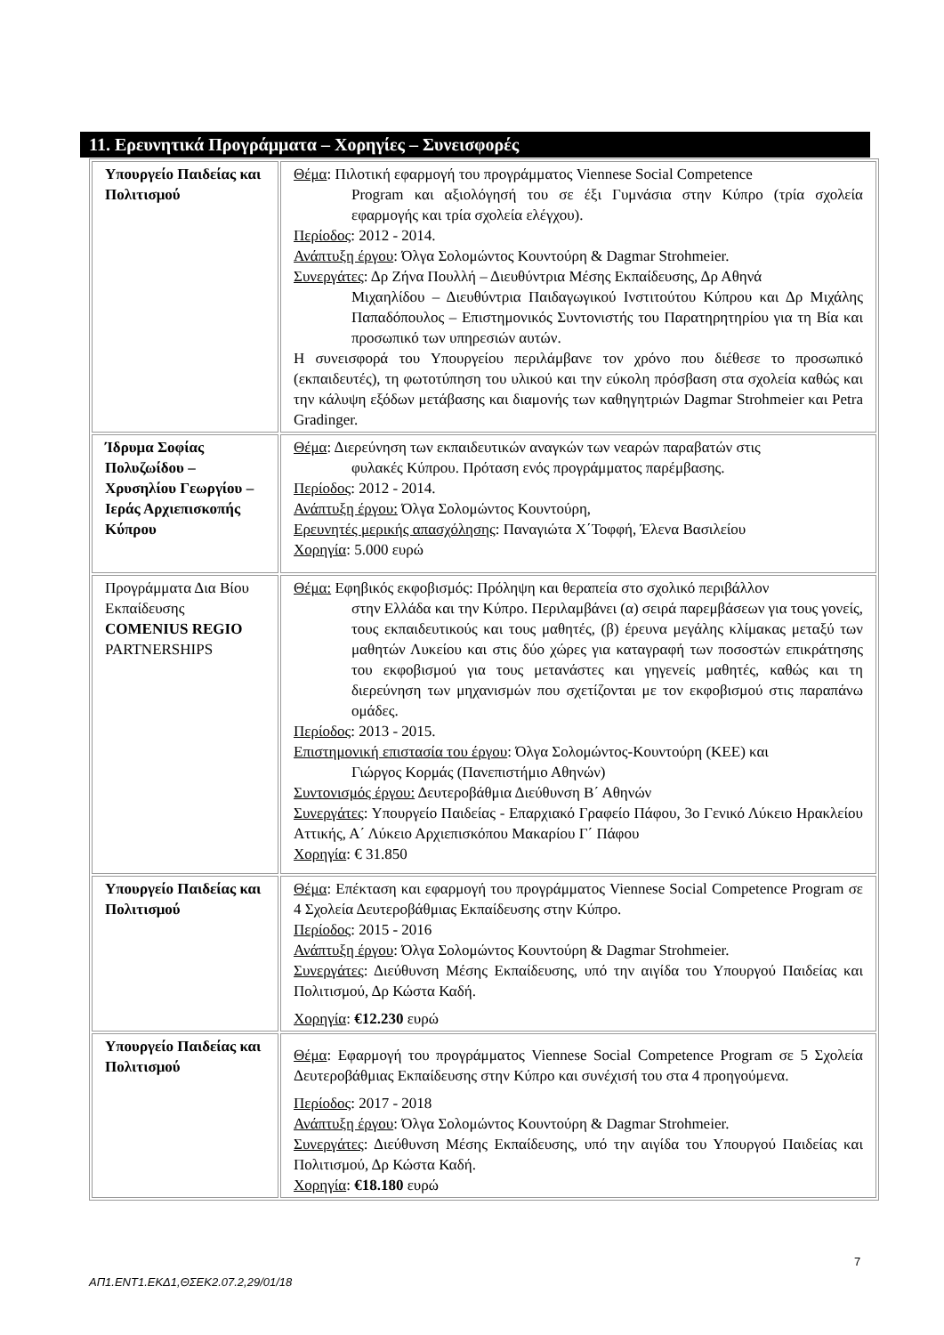11. Ερευνητικά Προγράμματα – Χορηγίες – Συνεισφορές
| Υπουργείο Παιδείας και Πολιτισμού | Θέμα : Πιλοτική εφαρμογή του προγράμματος Viennese Social Competence Program και αξιολόγησή του σε έξι Γυμνάσια στην Κύπρο (τρία σχολεία εφαρμογής και τρία σχολεία ελέγχου). Περίοδος : 2012 - 2014. Ανάπτυξη έργου : Όλγα Σολομώντος Κουντούρη & Dagmar Strohmeier. Συνεργάτες : Δρ Ζήνα Πουλλή – Διευθύντρια Μέσης Εκπαίδευσης, Δρ Αθηνά Μιχαηλίδου – Διευθύντρια Παιδαγωγικού Ινστιτούτου Κύπρου και Δρ Μιχάλης Παπαδόπουλος – Επιστημονικός Συντονιστής του Παρατηρητηρίου για τη Βία και προσωπικό των υπηρεσιών αυτών. Η συνεισφορά του Υπουργείου περιλάμβανε τον χρόνο που διέθεσε το προσωπικό (εκπαιδευτές), τη φωτοτύπηση του υλικού και την εύκολη πρόσβαση στα σχολεία καθώς και την κάλυψη εξόδων μετάβασης και διαμονής των καθηγητριών Dagmar Strohmeier και Petra Gradinger. |
| Ίδρυμα Σοφίας Πολυζωίδου – Χρυσηλίου Γεωργίου –Ιεράς Αρχιεπισκοπής Κύπρου | Θέμα : Διερεύνηση των εκπαιδευτικών αναγκών των νεαρών παραβατών στις φυλακές Κύπρου. Πρόταση ενός προγράμματος παρέμβασης. Περίοδος : 2012 - 2014. Ανάπτυξη έργου: Όλγα Σολομώντος Κουντούρη, Ερευνητές μερικής απασχόλησης : Παναγιώτα Χ΄Τοφφή, Έλενα Βασιλείου Χορηγία : 5.000 ευρώ |
| Προγράμματα Δια Βίου Εκπαίδευσης COMENIUS REGIO PARTNERSHIPS | Θέμα: Εφηβικός εκφοβισμός: Πρόληψη και θεραπεία στο σχολικό περιβάλλον στην Ελλάδα και την Κύπρο. Περιλαμβάνει (α) σειρά παρεμβάσεων για τους γονείς, τους εκπαιδευτικούς και τους μαθητές, (β) έρευνα μεγάλης κλίμακας μεταξύ των μαθητών Λυκείου και στις δύο χώρες για καταγραφή των ποσοστών επικράτησης του εκφοβισμού για τους μετανάστες και γηγενείς μαθητές, καθώς και τη διερεύνηση των μηχανισμών που σχετίζονται με τον εκφοβισμού στις παραπάνω ομάδες. Περίοδος : 2013 - 2015. Επιστημονική επιστασία του έργου : Όλγα Σολομώντος-Κουντούρη (ΚΕΕ) και Γιώργος Κορμάς (Πανεπιστήμιο Αθηνών) Συντονισμός έργου: Δευτεροβάθμια Διεύθυνση Β΄ Αθηνών Συνεργάτες : Υπουργείο Παιδείας - Επαρχιακό Γραφείο Πάφου, 3ο Γενικό Λύκειο Ηρακλείου Αττικής, Α΄ Λύκειο Αρχιεπισκόπου Μακαρίου Γ΄ Πάφου Χορηγία : € 31.850 |
| Υπουργείο Παιδείας και Πολιτισμού | Θέμα : Επέκταση και εφαρμογή του προγράμματος Viennese Social Competence Program σε 4 Σχολεία Δευτεροβάθμιας Εκπαίδευσης στην Κύπρο. Περίοδος : 2015 - 2016 Ανάπτυξη έργου : Όλγα Σολομώντος Κουντούρη & Dagmar Strohmeier. Συνεργάτες : Διεύθυνση Μέσης Εκπαίδευσης, υπό την αιγίδα του Υπουργού Παιδείας και Πολιτισμού, Δρ Κώστα Καδή. Χορηγία : €12.230 ευρώ |
| Υπουργείο Παιδείας και Πολιτισμού | Θέμα : Εφαρμογή του προγράμματος Viennese Social Competence Program σε 5 Σχολεία Δευτεροβάθμιας Εκπαίδευσης στην Κύπρο και συνέχισή του στα 4 προηγούμενα. Περίοδος : 2017 - 2018 Ανάπτυξη έργου : Όλγα Σολομώντος Κουντούρη & Dagmar Strohmeier. Συνεργάτες : Διεύθυνση Μέσης Εκπαίδευσης, υπό την αιγίδα του Υπουργού Παιδείας και Πολιτισμού, Δρ Κώστα Καδή. Χορηγία : €18.180 ευρώ |
7
ΑΠ1.ΕΝΤ1.ΕΚΔ1,ΘΣΕΚ2.07.2,29/01/18